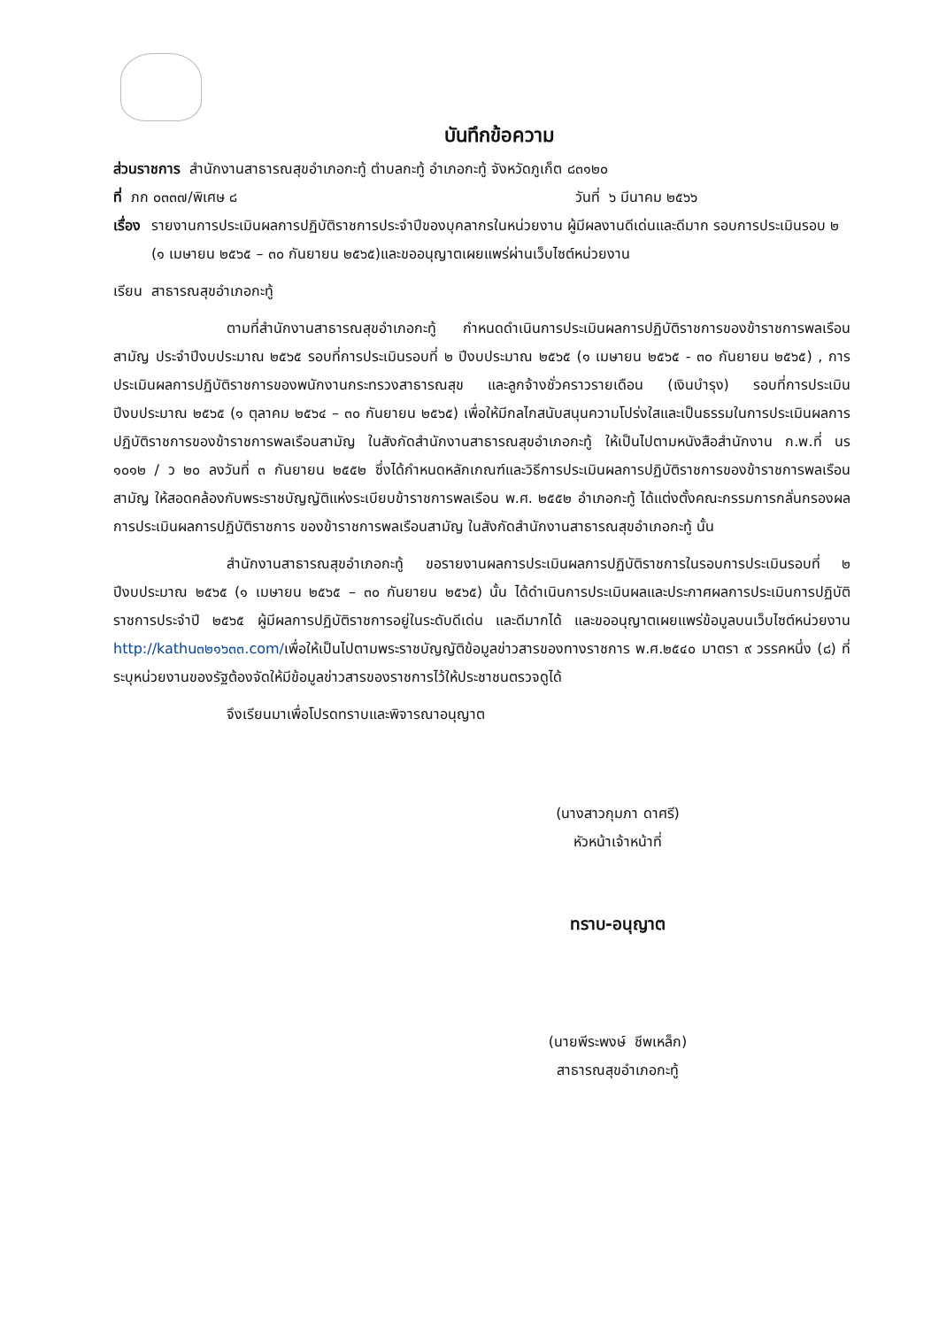บันทึกข้อความ
ส่วนราชการ สำนักงานสาธารณสุขอำเภอกะทู้ ตำบลกะทู้ อำเภอกะทู้ จังหวัดภูเก็ต ๘๓๑๒๐
ที่ ภก ๐๓๓๗/พิเศษ ๘ วันที่ ๖ มีนาคม ๒๕๖๖
เรื่อง รายงานการประเมินผลการปฏิบัติราชการประจำปีของบุคลากรในหน่วยงาน ผู้มีผลงานดีเด่นและดีมาก รอบการประเมินรอบ ๒ (๑ เมษายน ๒๕๖๕ – ๓๐ กันยายน ๒๕๖๕)และขออนุญาตเผยแพร่ผ่านเว็บไซต์หน่วยงาน
เรียน สาธารณสุขอำเภอกะทู้
ตามที่สำนักงานสาธารณสุขอำเภอกะทู้ กำหนดดำเนินการประเมินผลการปฏิบัติราชการของข้าราชการพลเรือนสามัญ ประจำปีงบประมาณ ๒๕๖๕ รอบที่การประเมินรอบที่ ๒ ปีงบประมาณ ๒๕๖๕ (๑ เมษายน ๒๕๖๕ - ๓๐ กันยายน ๒๕๖๕) , การประเมินผลการปฏิบัติราชการของพนักงานกระทรวงสาธารณสุข และลูกจ้างชั่วคราวรายเดือน (เงินบำรุง) รอบที่การประเมิน ปีงบประมาณ ๒๕๖๕ (๑ ตุลาคม ๒๕๖๔ – ๓๐ กันยายน ๒๕๖๕) เพื่อให้มีกลไกสนับสนุนความโปร่งใสและเป็นธรรมในการประเมินผลการปฏิบัติราชการของข้าราชการพลเรือนสามัญ ในสังกัดสำนักงานสาธารณสุขอำเภอกะทู้ ให้เป็นไปตามหนังสือสำนักงาน ก.พ.ที่ นร ๑๐๑๒ / ว ๒๐ ลงวันที่ ๓ กันยายน ๒๕๕๒ ซึ่งได้กำหนดหลักเกณฑ์และวิธีการประเมินผลการปฏิบัติราชการของข้าราชการพลเรือนสามัญ ให้สอดคล้องกับพระราชบัญญัติแห่งระเบียบข้าราชการพลเรือน พ.ศ. ๒๕๕๒ อำเภอกะทู้ ได้แต่งตั้งคณะกรรมการกลั่นกรองผลการประเมินผลการปฏิบัติราชการ ของข้าราชการพลเรือนสามัญ ในสังกัดสำนักงานสาธารณสุขอำเภอกะทู้ นั้น
สำนักงานสาธารณสุขอำเภอกะทู้ ขอรายงานผลการประเมินผลการปฏิบัติราชการในรอบการประเมินรอบที่ ๒ ปีงบประมาณ ๒๕๖๕ (๑ เมษายน ๒๕๖๕ – ๓๐ กันยายน ๒๕๖๕) นั้น ได้ดำเนินการประเมินผลและประกาศผลการประเมินการปฏิบัติราชการประจำปี ๒๕๖๕ ผู้มีผลการปฏิบัติราชการอยู่ในระดับดีเด่น และดีมากได้ และขออนุญาตเผยแพร่ข้อมูลบนเว็บไซต์หน่วยงาน http://kathu๓๒๑๖๓๓.com/เพื่อให้เป็นไปตามพระราชบัญญัติข้อมูลข่าวสารของทางราชการ พ.ศ.๒๕๔๐ มาตรา ๙ วรรคหนึ่ง (๘) ที่ระบุหน่วยงานของรัฐต้องจัดให้มีข้อมูลข่าวสารของราชการไว้ให้ประชาชนตรวจดูได้
จึงเรียนมาเพื่อโปรดทราบและพิจารณาอนุญาต
(นางสาวกุมภา ดาศรี)
หัวหน้าเจ้าหน้าที่
ทราบ-อนุญาต
(นายพีระพงษ์ ชีพเหล็ก)
สาธารณสุขอำเภอกะทู้